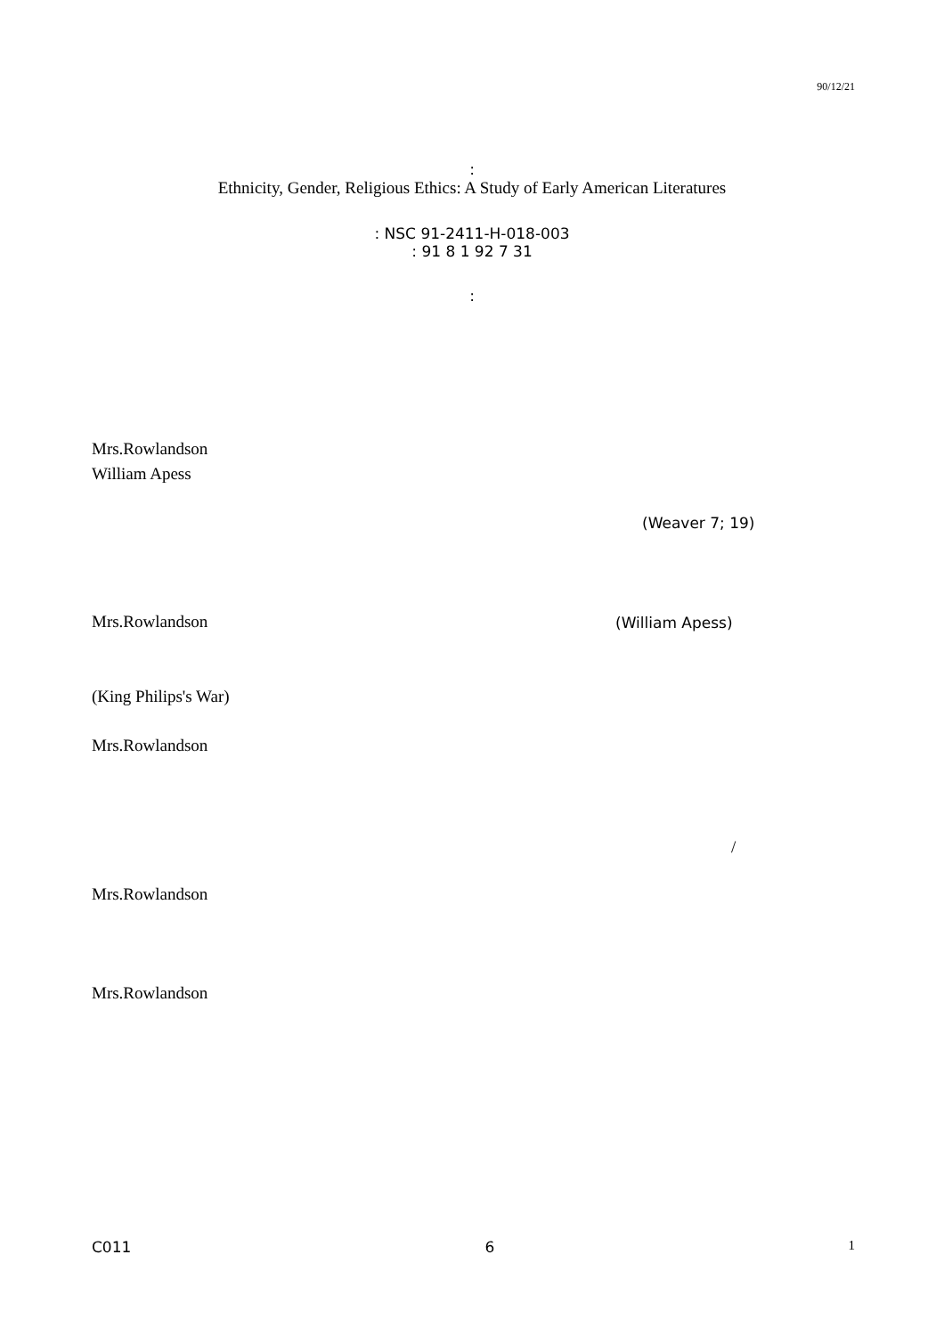90/12/21
:
Ethnicity, Gender, Religious Ethics: A Study of Early American Literatures
: NSC 91-2411-H-018-003
: 91 8 1 92 7 31
:
Mrs.Rowlandson
William Apess
Mrs.Rowlandson
(King Philips's War)
Mrs.Rowlandson
Mrs.Rowlandson
Mrs.Rowlandson
(Weaver 7; 19)
(William Apess)
/
C011 6 1